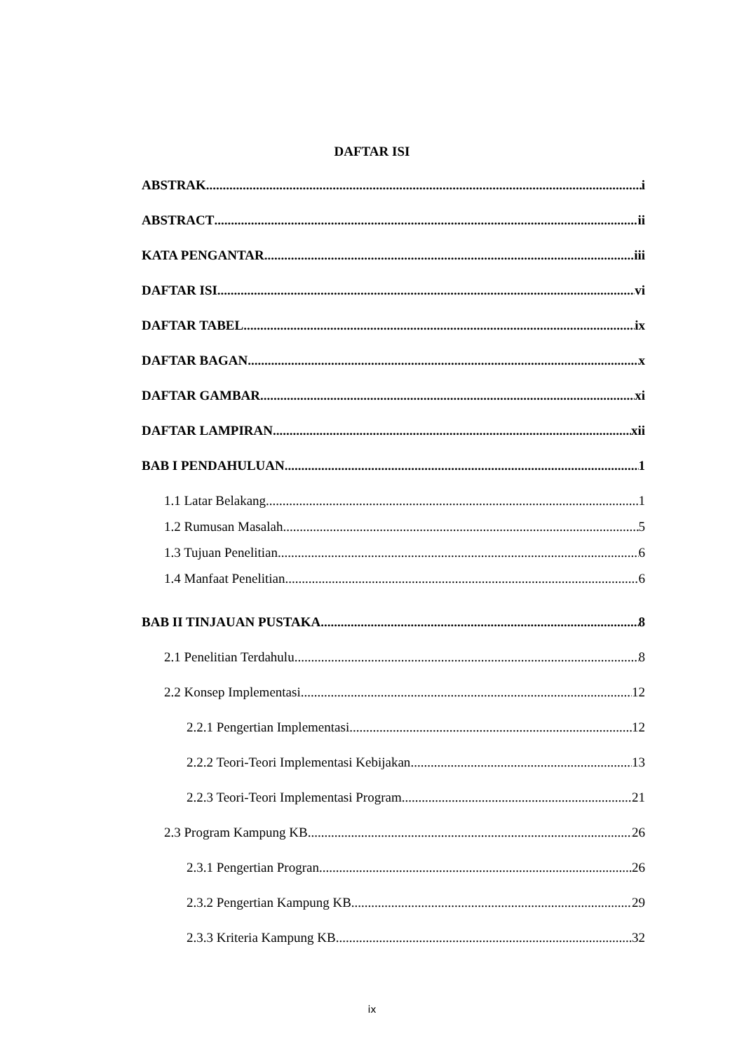DAFTAR ISI
ABSTRAK i
ABSTRACT ii
KATA PENGANTAR iii
DAFTAR ISI vi
DAFTAR TABEL ix
DAFTAR BAGAN x
DAFTAR GAMBAR xi
DAFTAR LAMPIRAN xii
BAB I PENDAHULUAN 1
1.1 Latar Belakang 1
1.2 Rumusan Masalah 5
1.3 Tujuan Penelitian 6
1.4 Manfaat Penelitian 6
BAB II TINJAUAN PUSTAKA 8
2.1 Penelitian Terdahulu 8
2.2 Konsep Implementasi 12
2.2.1 Pengertian Implementasi 12
2.2.2 Teori-Teori Implementasi Kebijakan 13
2.2.3 Teori-Teori Implementasi Program 21
2.3 Program Kampung KB 26
2.3.1 Pengertian Progran 26
2.3.2 Pengertian Kampung KB 29
2.3.3 Kriteria Kampung KB 32
ix